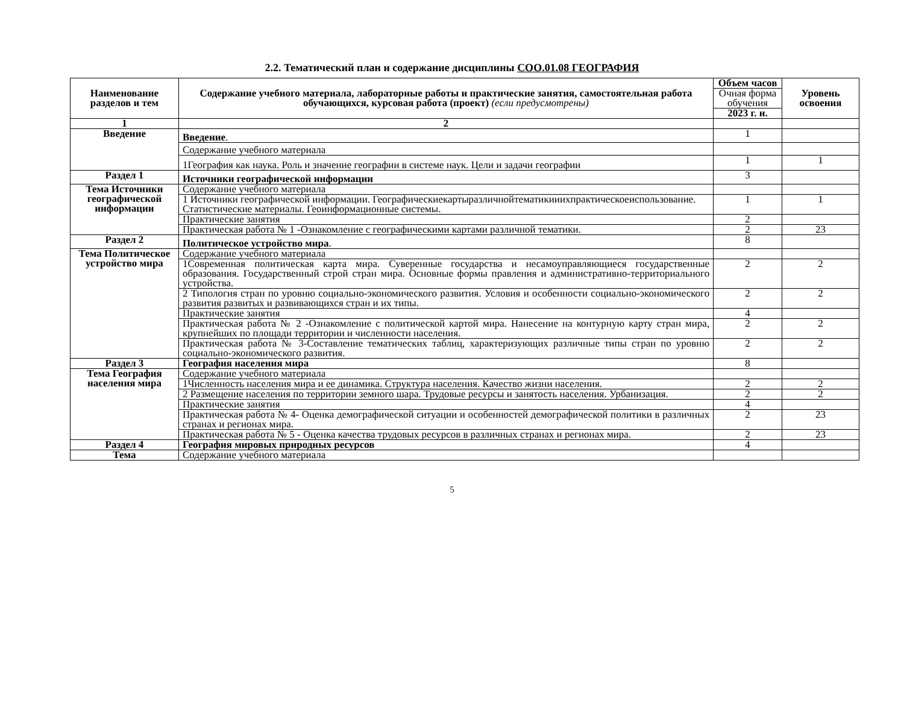2.2. Тематический план и содержание дисциплины СОО.01.08 ГЕОГРАФИЯ
| Наименование разделов и тем | Содержание учебного материала, лабораторные работы и практические занятия, самостоятельная работа обучающихся, курсовая работа (проект) (если предусмотрены) | Объем часов | Уровень освоения |
| --- | --- | --- | --- |
| | | Очная форма обучения | |
| | | 2023 г. н. | |
| 1 | 2 | | |
| Введение | Введение . | 1 | |
| | Содержание учебного материала | | |
| | 1География как наука. Роль и значение географии в системе наук. Цели и задачи географии | 1 | 1 |
| Раздел 1 | Источники географической информации | 3 | |
| Тема Источники географической информации | Содержание учебного материала | | |
| | 1 Источники географической информации. Географическиекартыразличнойтематикииихпрактическоеиспользование. Статистические материалы. Геоинформационные системы. | 1 | 1 |
| | Практические занятия | 2 | |
| | Практическая работа № 1 -Ознакомление с географическими картами различной тематики. | 2 | 23 |
| Раздел 2 | Политическое устройство мира . | 8 | |
| Тема Политическое устройство мира | Содержание учебного материала | | |
| | 1Современная политическая карта мира. Суверенные государства и несамоуправляющиеся государственные образования. Государственный строй стран мира. Основные формы правления и административно-территориального устройства. | 2 | 2 |
| | 2 Типология стран по уровню социально-экономического развития. Условия и особенности социально-экономического развития развитых и развивающихся стран и их типы. | 2 | 2 |
| | Практические занятия | 4 | |
| | Практическая работа № 2 -Ознакомление с политической картой мира. Нанесение на контурную карту стран мира, крупнейших по площади территории и численности населения. | 2 | 2 |
| | Практическая работа № 3-Составление тематических таблиц, характеризующих различные типы стран по уровню социально-экономического развития. | 2 | 2 |
| Раздел 3 | География населения мира | 8 | |
| Тема География населения мира | Содержание учебного материала | | |
| | 1Численность населения мира и ее динамика. Структура населения. Качество жизни населения. | 2 | 2 |
| | 2 Размещение населения по территории земного шара. Трудовые ресурсы и занятость населения. Урбанизация. | 2 | 2 |
| | Практические занятия | 4 | |
| | Практическая работа № 4- Оценка демографической ситуации и особенностей демографической политики в различных странах и регионах мира. | 2 | 23 |
| | Практическая работа № 5 - Оценка качества трудовых ресурсов в различных странах и регионах мира. | 2 | 23 |
| Раздел 4 | География мировых природных ресурсов | 4 | |
| Тема | Содержание учебного материала | | |
5